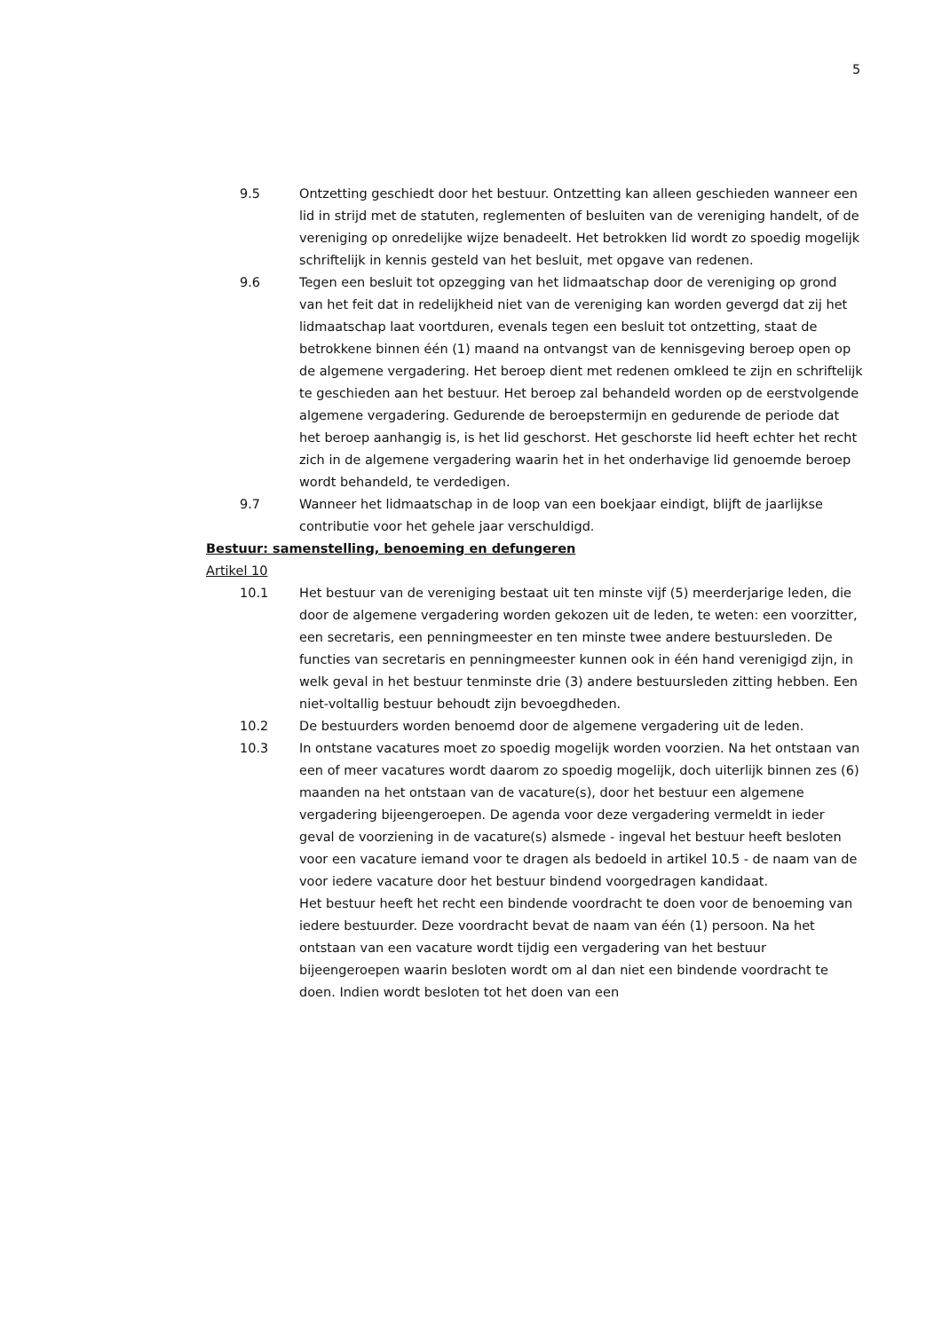5
9.5 Ontzetting geschiedt door het bestuur. Ontzetting kan alleen geschieden wanneer een lid in strijd met de statuten, reglementen of besluiten van de vereniging handelt, of de vereniging op onredelijke wijze benadeelt. Het betrokken lid wordt zo spoedig mogelijk schriftelijk in kennis gesteld van het besluit, met opgave van redenen.
9.6 Tegen een besluit tot opzegging van het lidmaatschap door de vereniging op grond van het feit dat in redelijkheid niet van de vereniging kan worden gevergd dat zij het lidmaatschap laat voortduren, evenals tegen een besluit tot ontzetting, staat de betrokkene binnen één (1) maand na ontvangst van de kennisgeving beroep open op de algemene vergadering. Het beroep dient met redenen omkleed te zijn en schriftelijk te geschieden aan het bestuur. Het beroep zal behandeld worden op de eerstvolgende algemene vergadering. Gedurende de beroepstermijn en gedurende de periode dat het beroep aanhangig is, is het lid geschorst. Het geschorste lid heeft echter het recht zich in de algemene vergadering waarin het in het onderhavige lid genoemde beroep wordt behandeld, te verdedigen.
9.7 Wanneer het lidmaatschap in de loop van een boekjaar eindigt, blijft de jaarlijkse contributie voor het gehele jaar verschuldigd.
Bestuur: samenstelling, benoeming en defungeren
Artikel 10
10.1 Het bestuur van de vereniging bestaat uit ten minste vijf (5) meerderjarige leden, die door de algemene vergadering worden gekozen uit de leden, te weten: een voorzitter, een secretaris, een penningmeester en ten minste twee andere bestuursleden. De functies van secretaris en penningmeester kunnen ook in één hand verenigigd zijn, in welk geval in het bestuur tenminste drie (3) andere bestuursleden zitting hebben. Een niet-voltallig bestuur behoudt zijn bevoegdheden.
10.2 De bestuurders worden benoemd door de algemene vergadering uit de leden.
10.3 In ontstane vacatures moet zo spoedig mogelijk worden voorzien. Na het ontstaan van een of meer vacatures wordt daarom zo spoedig mogelijk, doch uiterlijk binnen zes (6) maanden na het ontstaan van de vacature(s), door het bestuur een algemene vergadering bijeengeroepen. De agenda voor deze vergadering vermeldt in ieder geval de voorziening in de vacature(s) alsmede - ingeval het bestuur heeft besloten voor een vacature iemand voor te dragen als bedoeld in artikel 10.5 - de naam van de voor iedere vacature door het bestuur bindend voorgedragen kandidaat.
Het bestuur heeft het recht een bindende voordracht te doen voor de benoeming van iedere bestuurder. Deze voordracht bevat de naam van één (1) persoon. Na het ontstaan van een vacature wordt tijdig een vergadering van het bestuur bijeengeroepen waarin besloten wordt om al dan niet een bindende voordracht te doen. Indien wordt besloten tot het doen van een